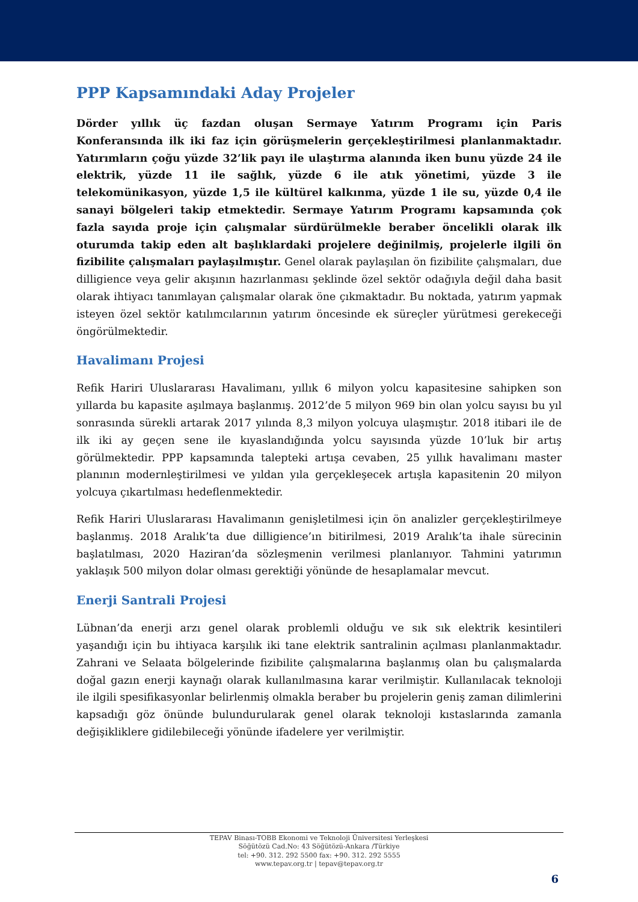PPP Kapsamındaki Aday Projeler
Dörder yıllık üç fazdan oluşan Sermaye Yatırım Programı için Paris Konferansında ilk iki faz için görüşmelerin gerçekleştirilmesi planlanmaktadır. Yatırımların çoğu yüzde 32’lik payı ile ulaştırma alanında iken bunu yüzde 24 ile elektrik, yüzde 11 ile sağlık, yüzde 6 ile atık yönetimi, yüzde 3 ile telekomünikasyon, yüzde 1,5 ile kültürel kalkınma, yüzde 1 ile su, yüzde 0,4 ile sanayi bölgeleri takip etmektedir. Sermaye Yatırım Programı kapsamında çok fazla sayıda proje için çalışmalar sürdürülmekle beraber öncelikli olarak ilk oturumda takip eden alt başlıklardaki projelere değinilmiş, projelerle ilgili ön fizibilite çalışmaları paylaşılmıştır. Genel olarak paylaşılan ön fizibilite çalışmaları, due dilligience veya gelir akışının hazırlanması şeklinde özel sektör odağıyla değil daha basit olarak ihtiyacı tanımlayan çalışmalar olarak öne çıkmaktadır. Bu noktada, yatırım yapmak isteyen özel sektör katılımcılarının yatırım öncesinde ek süreçler yürütmesi gerekeceği öngörülmektedir.
Havalimanı Projesi
Refik Hariri Uluslararası Havalimanı, yıllık 6 milyon yolcu kapasitesine sahipken son yıllarda bu kapasite aşılmaya başlanmış. 2012’de 5 milyon 969 bin olan yolcu sayısı bu yıl sonrasında sürekli artarak 2017 yılında 8,3 milyon yolcuya ulaşmıştır. 2018 itibari ile de ilk iki ay geçen sene ile kıyaslandığında yolcu sayısında yüzde 10’luk bir artış görülmektedir. PPP kapsamında talepteki artışa cevaben, 25 yıllık havalimanı master planının modernleştirilmesi ve yıldan yıla gerçekleşecek artışla kapasitenin 20 milyon yolcuya çıkartılması hedeflenmektedir.
Refik Hariri Uluslararası Havalimanın genişletilmesi için ön analizler gerçekleştirilmeye başlanmış. 2018 Aralık’ta due dilligience’ın bitirilmesi, 2019 Aralık’ta ihale sürecinin başlatılması, 2020 Haziran’da sözleşmenin verilmesi planlanıyor. Tahmini yatırımın yaklaşık 500 milyon dolar olması gerektiği yönünde de hesaplamalar mevcut.
Enerji Santrali Projesi
Lübnan’da enerji arzı genel olarak problemli olduğu ve sık sık elektrik kesintileri yaşandığı için bu ihtiyaca karşılık iki tane elektrik santralinin açılması planlanmaktadır. Zahrani ve Selaata bölgelerinde fizibilite çalışmalarına başlanmış olan bu çalışmalarda doğal gazın enerji kaynağı olarak kullanılmasına karar verilmiştir. Kullanılacak teknoloji ile ilgili spesifikasyonlar belirlenmiş olmakla beraber bu projelerin geniş zaman dilimlerini kapsadığı göz önünde bulundurularak genel olarak teknoloji kıstaslarında zamanla değişikliklere gidilebileceği yönünde ifadelere yer verilmiştir.
TEPAV Binası-TOBB Ekonomi ve Teknoloji Üniversitesi Yerleşkesi
Söğütözü Cad.No: 43 Söğütözü-Ankara /Türkiye
tel: +90. 312. 292 5500 fax: +90. 312. 292 5555
www.tepav.org.tr | tepav@tepav.org.tr
6